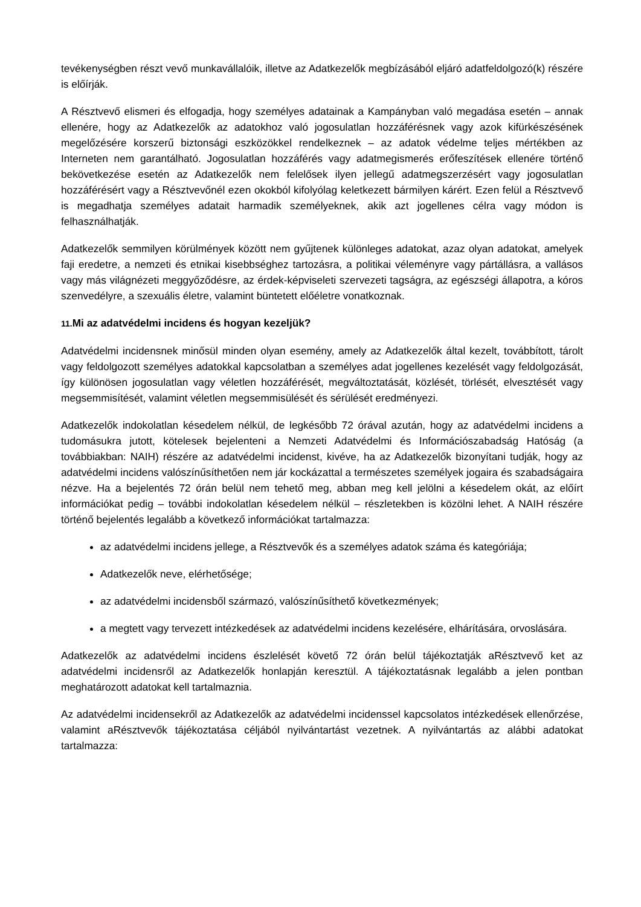tevékenységben részt vevő munkavállalóik, illetve az Adatkezelők megbízásából eljáró adatfeldolgozó(k) részére is előírják.
A Résztvevő elismeri és elfogadja, hogy személyes adatainak a Kampányban való megadása esetén – annak ellenére, hogy az Adatkezelők az adatokhoz való jogosulatlan hozzáférésnek vagy azok kifürkészésének megelőzésére korszerű biztonsági eszközökkel rendelkeznek – az adatok védelme teljes mértékben az Interneten nem garantálható. Jogosulatlan hozzáférés vagy adatmegismerés erőfeszítések ellenére történő bekövetkezése esetén az Adatkezelők nem felelősek ilyen jellegű adatmegszerzésért vagy jogosulatlan hozzáférésért vagy a Résztvevőnél ezen okokból kifolyólag keletkezett bármilyen kárért. Ezen felül a Résztvevő is megadhatja személyes adatait harmadik személyeknek, akik azt jogellenes célra vagy módon is felhasználhatják.
Adatkezelők semmilyen körülmények között nem gyűjtenek különleges adatokat, azaz olyan adatokat, amelyek faji eredetre, a nemzeti és etnikai kisebbséghez tartozásra, a politikai véleményre vagy pártállásra, a vallásos vagy más világnézeti meggyőződésre, az érdek-képviseleti szervezeti tagságra, az egészségi állapotra, a kóros szenvedélyre, a szexuális életre, valamint büntetett előéletre vonatkoznak.
11. Mi az adatvédelmi incidens és hogyan kezeljük?
Adatvédelmi incidensnek minősül minden olyan esemény, amely az Adatkezelők által kezelt, továbbított, tárolt vagy feldolgozott személyes adatokkal kapcsolatban a személyes adat jogellenes kezelését vagy feldolgozását, így különösen jogosulatlan vagy véletlen hozzáférését, megváltoztatását, közlését, törlését, elvesztését vagy megsemmisítését, valamint véletlen megsemmisülését és sérülését eredményezi.
Adatkezelők indokolatlan késedelem nélkül, de legkésőbb 72 órával azután, hogy az adatvédelmi incidens a tudomásukra jutott, kötelesek bejelenteni a Nemzeti Adatvédelmi és Információszabadság Hatóság (a továbbiakban: NAIH) részére az adatvédelmi incidenst, kivéve, ha az Adatkezelők bizonyítani tudják, hogy az adatvédelmi incidens valószínűsíthetően nem jár kockázattal a természetes személyek jogaira és szabadságaira nézve. Ha a bejelentés 72 órán belül nem tehető meg, abban meg kell jelölni a késedelem okát, az előírt információkat pedig – további indokolatlan késedelem nélkül – részletekben is közölni lehet. A NAIH részére történő bejelentés legalább a következő információkat tartalmazza:
az adatvédelmi incidens jellege, a Résztvevők és a személyes adatok száma és kategóriája;
Adatkezelők neve, elérhetősége;
az adatvédelmi incidensből származó, valószínűsíthető következmények;
a megtett vagy tervezett intézkedések az adatvédelmi incidens kezelésére, elhárítására, orvoslására.
Adatkezelők az adatvédelmi incidens észlelését követő 72 órán belül tájékoztatják aRésztvevő ket az adatvédelmi incidensről az Adatkezelők honlapján keresztül. A tájékoztatásnak legalább a jelen pontban meghatározott adatokat kell tartalmaznia.
Az adatvédelmi incidensekről az Adatkezelők az adatvédelmi incidenssel kapcsolatos intézkedések ellenőrzése, valamint aRésztvevők tájékoztatása céljából nyilvántartást vezetnek. A nyilvántartás az alábbi adatokat tartalmazza: